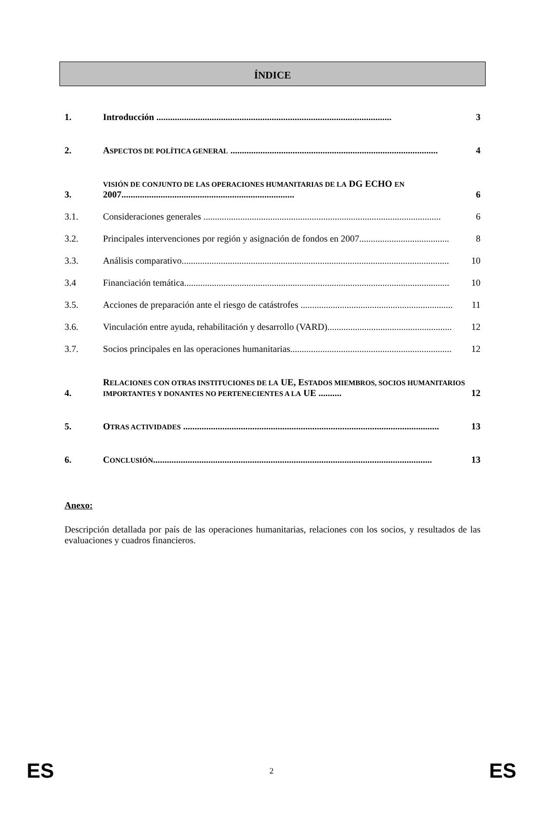ÍNDICE
1. Introducción ...................................................................................................... 3
2. ASPECTOS DE POLÍTICA GENERAL .......................................................................................... 4
3. VISIÓN DE CONJUNTO DE LAS OPERACIONES HUMANITARIAS DE LA DG ECHO EN 2007........................................................................... 6
3.1. Consideraciones generales ....................................................................................................... 6
3.2. Principales intervenciones por región y asignación de fondos en 2007....................................... 8
3.3. Análisis comparativo.................................................................................................................... 10
3.4 Financiación temática................................................................................................................... 10
3.5. Acciones de preparación ante el riesgo de catástrofes .................................................................. 11
3.6. Vinculación entre ayuda, rehabilitación y desarrollo (VARD)...................................................... 12
3.7. Socios principales en las operaciones humanitarias...................................................................... 12
4. RELACIONES CON OTRAS INSTITUCIONES DE LA UE, ESTADOS MIEMBROS, SOCIOS HUMANITARIOS IMPORTANTES Y DONANTES NO PERTENECIENTES A LA UE .......... 12
5. OTRAS ACTIVIDADES ............................................................................................................... 13
6. CONCLUSIÓN......................................................................................................................... 13
Anexo:
Descripción detallada por país de las operaciones humanitarias, relaciones con los socios, y resultados de las evaluaciones y cuadros financieros.
ES 2 ES